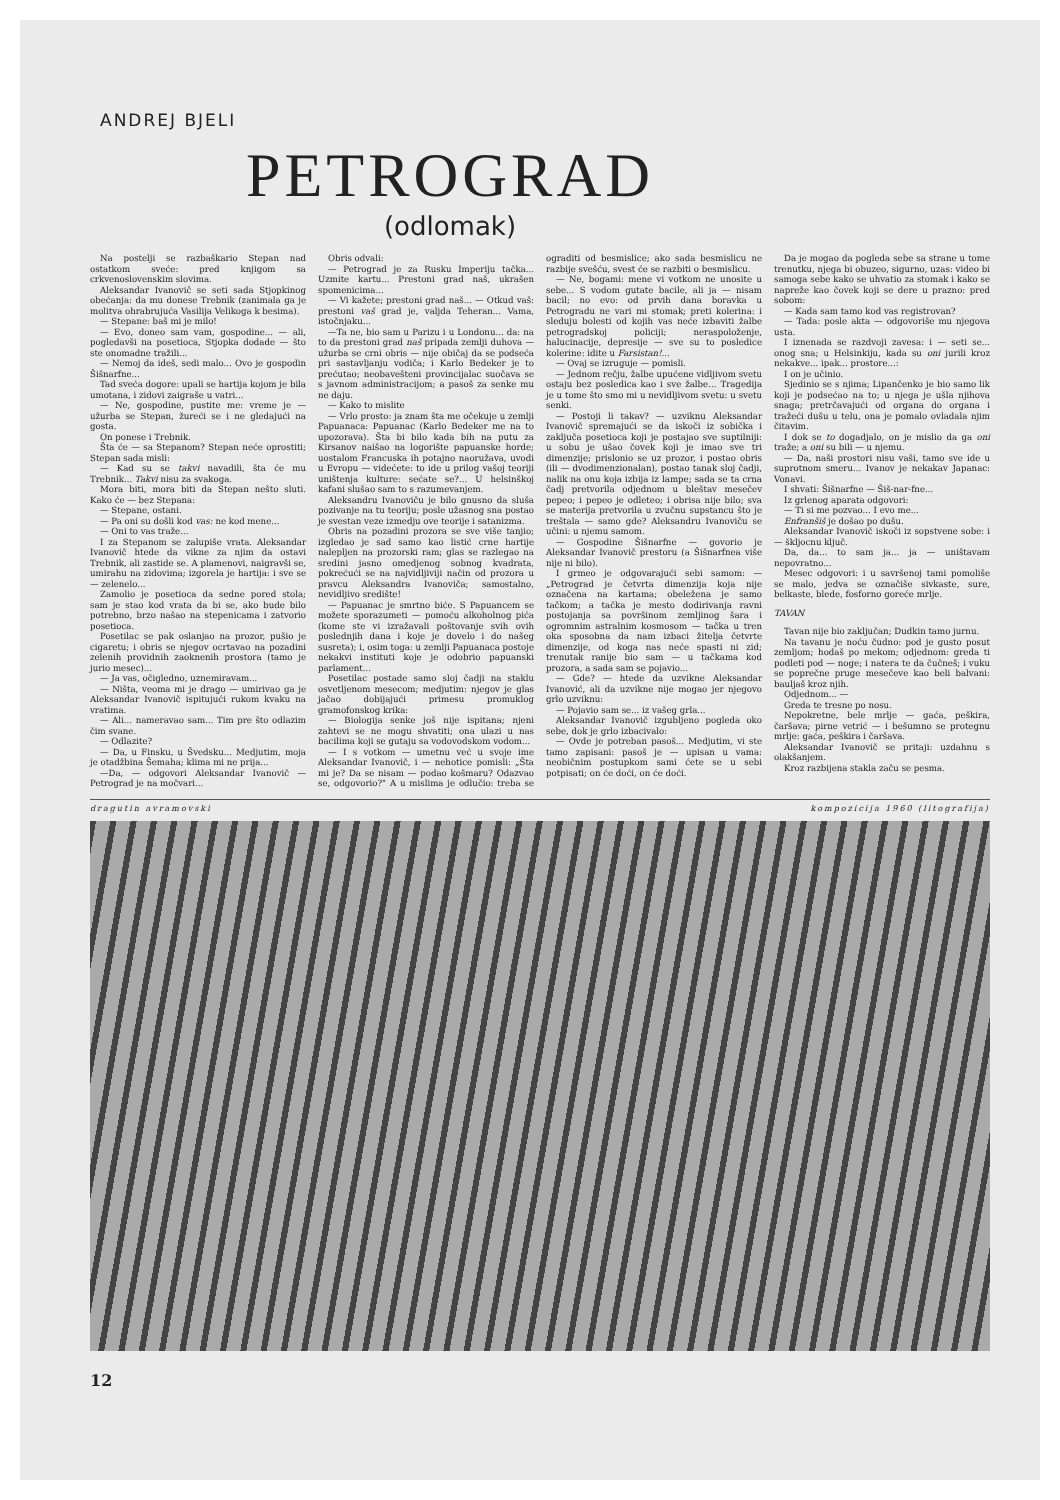ANDREJ BJELI
PETROGRAD
(odlomak)
Na postelji se razbaškario Stepan nad ostatkom sveće: pred knjigom sa crkvenoslovenskim slovima.
Aleksandar Ivanovič se seti sada Stjopkinog obećanja: da mu donese Trebnik (zanimala ga je molitva ohrabrujuća Vasilija Velikoga k besima).
— Stepane: baš mi je milo!
— Evo, doneo sam vam, gospodine... — ali, pogledavši na posetioca, Stjopka dodade — što ste onomadne tražili...
— Nemoj da ideš, sedi malo... Ovo je gospodin Šišnarfne...
Tad sveća dogore: upali se hartija kojom je bila umotana, i zidovi zaigraše u vatri...
— Ne, gospodine, pustite me: vreme je — užurba se Stepan, žureći se i ne gledajući na gosta.
On ponese i Trebnik.
Šta će — sa Stepanom? Stepan neće oprostiti; Stepan sada misli:
— Kad su se takvi navadili, šta će mu Trebnik... Takvi nisu za svakoga.
Mora biti, mora biti da Stepan nešto sluti. Kako će — bez Stepana:
— Stepane, ostani.
— Pa oni su došli kod vas: ne kod mene...
— Oni to vas traže...
I za Stepanom se zalupiše vrata. Aleksandar Ivanovič htede da vikne za njim da ostavi Trebnik, ali zastide se. A plamenovi, naigravši se, umirahu na zidovima; izgorela je hartija: i sve se — zelenelo...
Zamolio je posetioca da sedne pored stola; sam je stao kod vrata da bi se, ako bude bilo potrebno, brzo našao na stepenicama i zatvorio posetioca.
Posetilac se pak oslanjao na prozor, pušio je cigaretu; i obris se njegov ocrtavao na pozadini zelenih providnih zaoknenih prostora (tamo je jurio mesec)...
— Ja vas, očigledno, uznemiravam...
— Ništa, veoma mi je drago — umirivao ga je Aleksandar Ivanovič ispitujući rukom kvaku na vratima.
— Ali... nameravao sam... Tim pre što odlazim čim svane.
— Odlazite?
— Da, u Finsku, u Švedsku... Medjutim, moja je otadžbina Šemaha; klima mi ne prija...
—Da, — odgovori Aleksandar Ivanovič — Petrograd je na močvari...
Obris odvali:
— Petrograd je za Rusku Imperiju tačka... Uzmite kartu... Prestoni grad naš, ukrašen spomenicima...
— Vi kažete; prestoni grad naš... — Otkud vaš: prestoni vaš grad je, valjda Teheran... Vama, istočnjaku...
—Ta ne, bio sam u Parizu i u Londonu... da: na to da prestoni grad naš pripada zemlji duhova — užurba se crni obris — nije običaj da se podseća pri sastavljanju vodiča; i Karlo Bedeker je to prećutao; neobavešteni provincijalac suočava se s javnom administracijom; a pasoš za senke mu ne daju.
— Kako to mislite
— Vrlo prosto: ja znam šta me očekuje u zemlji Papuanaca: Papuanac (Karlo Bedeker me na to upozorava). Šta bi bilo kada bih na putu za Kirsanov naišao na logorište papuanske horde; uostalom Francuska ih potajno naoružava, uvodi u Evropu — videćete: to ide u prilog vašoj teoriji uništenja kulture: sećate se?... U helsinškoj kafani slušao sam to s razumevanjem.
Aleksandru Ivanoviču je bilo gnusno da sluša pozivanje na tu teoriju; posle užasnog sna postao je svestan veze izmedju ove teorije i satanizma.
Obris na pozadini prozora se sve više tanjio; izgledao je sad samo kao listić crne hartije nalepljen na prozorski ram; glas se razlegao na sredini jasno omedjenog sobnog kvadrata, pokrećući se na najvidljiviji način od prozora u pravcu Aleksandra Ivanoviča; samostalno, nevidljivo središte!
— Papuanac je smrtno biće. S Papuancem se možete sporazumeti — pomoću alkoholnog pića (kome ste vi izražavali poštovanje svih ovih poslednjih dana i koje je dovelo i do našeg susreta); i, osim toga: u zemlji Papuanaca postoje nekakvi instituti koje je odobrio papuanski parlament...
Posetilac postade samo sloj čadji na staklu osvetljenom mesecom; medjutim: njegov je glas jačao dobijajući primesu promuklog gramofonskog krika:
— Biologija senke još nije ispitana; njeni zahtevi se ne mogu shvatiti; ona ulazi u nas bacilima koji se gutaju sa vodovodskom vodom...
— I s votkom — umetnu već u svoje ime Aleksandar Ivanovič, i — nehotice pomisli: „Šta mi je? Da se nisam — podao košmaru? Odazvao se, odgovorio?" A u mislima je odlučio: treba se ograditi od besmislice; ako sada besmislicu ne razbije svešću, svest će se razbiti o besmislicu.
— Ne, bogami: mene vi votkom ne unosite u sebe... S vodom gutate bacile, ali ja — nisam bacil; no evo: od prvih dana boravka u Petrogradu ne vari mi stomak; preti kolerina: i sleduju bolesti od kojih vas neće izbaviti žalbe petrogradskoj policiji; neraspoloženje, halucinacije, depresije — sve su to posledice kolerine: idite u Farsistan!...
— Ovaj se izruguje — pomisli.
— Jednom rečju, žalbe upućene vidljivom svetu ostaju bez posledica kao i sve žalbe... Tragedija je u tome što smo mi u nevidljivom svetu: u svetu senki.
— Postoji li takav? — uzviknu Aleksandar Ivanovič spremajući se da iskoči iz sobička i zaključa posetioca koji je postajao sve suptilniji: u sobu je ušao čovek koji je imao sve tri dimenzije; prislonio se uz prozor, i postao obris (ili — dvodimenzionalan), postao tanak sloj čadji, nalik na onu koja izbija iz lampe; sada se ta crna čadj pretvorila odjednom u bleštav mesečev pepeo; i pepeo je odleteo; i obrisa nije bilo; sva se materija pretvorila u zvučnu supstancu što je treštala — samo gde? Aleksandru Ivanoviču se učini: u njemu samom.
— Gospodine Šišnarfne — govorio je Aleksandar Ivanovič prestoru (a Šišnarfnea više nije ni bilo).
I grmeo je odgovarajući sebi samom: — „Petrograd je četvrta dimenzija koja nije označena na kartama; obeležena je samo tačkom; a tačka je mesto dodirivanja ravni postojanja sa površinom zemljinog šara i ogromnim astralnim kosmosom — tačka u tren oka sposobna da nam izbaci žitelja četvrte dimenzije, od koga nas neće spasti ni zid; trenutak ranije bio sam — u tačkama kod prozora, a sada sam se pojavio...
— Gde? — htede da uzvikne Aleksandar Ivanović, ali da uzvikne nije mogao jer njegovo grlo uzviknu:
— Pojavio sam se... iz vašeg grla...
Aleksandar Ivanovič izgubljeno pogleda oko sebe, dok je grlo izbacivalo:
— Ovde je potreban pasoš... Medjutim, vi ste tamo zapisani: pasoš je — upisan u vama: neobičnim postupkom sami ćete se u sebi potpisati; on će doći, on će doći.
Da je mogao da pogleda sebe sa strane u tome trenutku, njega bi obuzeo, sigurno, uzas: video bi samoga sebe kako se uhvatio za stomak i kako se napreže kao čovek koji se dere u prazno: pred sobom:
— Kada sam tamo kod vas registrovan?
— Tada: posle akta — odgovoriše mu njegova usta.
I iznenada se razdvoji zavesa: i — seti se... onog sna; u Helsinkiju, kada su oni jurili kroz nekakve... ipak... prostore...:
I on je učinio.
Sjedinio se s njima; Lipančenko je bio samo lik koji je podsećao na to; u njega je ušla njihova snaga; pretrčavajući od organa do organa i tražeći dušu u telu, ona je pomalo ovladala njim čitavim.
I dok se to dogadjalo, on je mislio da ga oni traže; a oni su bili — u njemu.
— Da, naši prostori nisu vaši, tamo sve ide u suprotnom smeru... Ivanov je nekakav Japanac: Vonavi.
I shvati: Šišnarfne — Šiš-nar-fne...
Iz grlenog aparata odgovori:
— Ti si me pozvao... I evo me...
Enfranšiš je došao po dušu.
Aleksandar Ivanovič iskoči iz sopstvene sobe: i — škljocnu ključ.
Da, da... to sam ja... ja — uništavam nepovratno...
Mesec odgovori: i u savršenoj tami pomoliše se malo, jedva se označiše sivkaste, sure, belkaste, blede, fosforno goreće mrlje.
TAVAN
Tavan nije bio zaključan; Dudkin tamo jurnu.
Na tavanu je noću čudno: pod je gusto posut zemljom; hodaš po mekom; odjednom: greda ti podleti pod — noge; i natera te da čučneš; i vuku se poprečne pruge mesečeve kao beli balvani: bauljaš kroz njih.
Odjednom... —
Greda te tresne po nosu.
Nepokretne, bele mrlje — gaća, peškira, čaršava; pirne vetrić — i bešumno se protegnu mrlje: gaća, peškira i čaršava.
Aleksandar Ivanovič se pritaji: uzdahnu s olakšanjem.
Kroz razbijena stakla začu se pesma.
dragutin avramovski kompozicija 1960 (litografija)
12